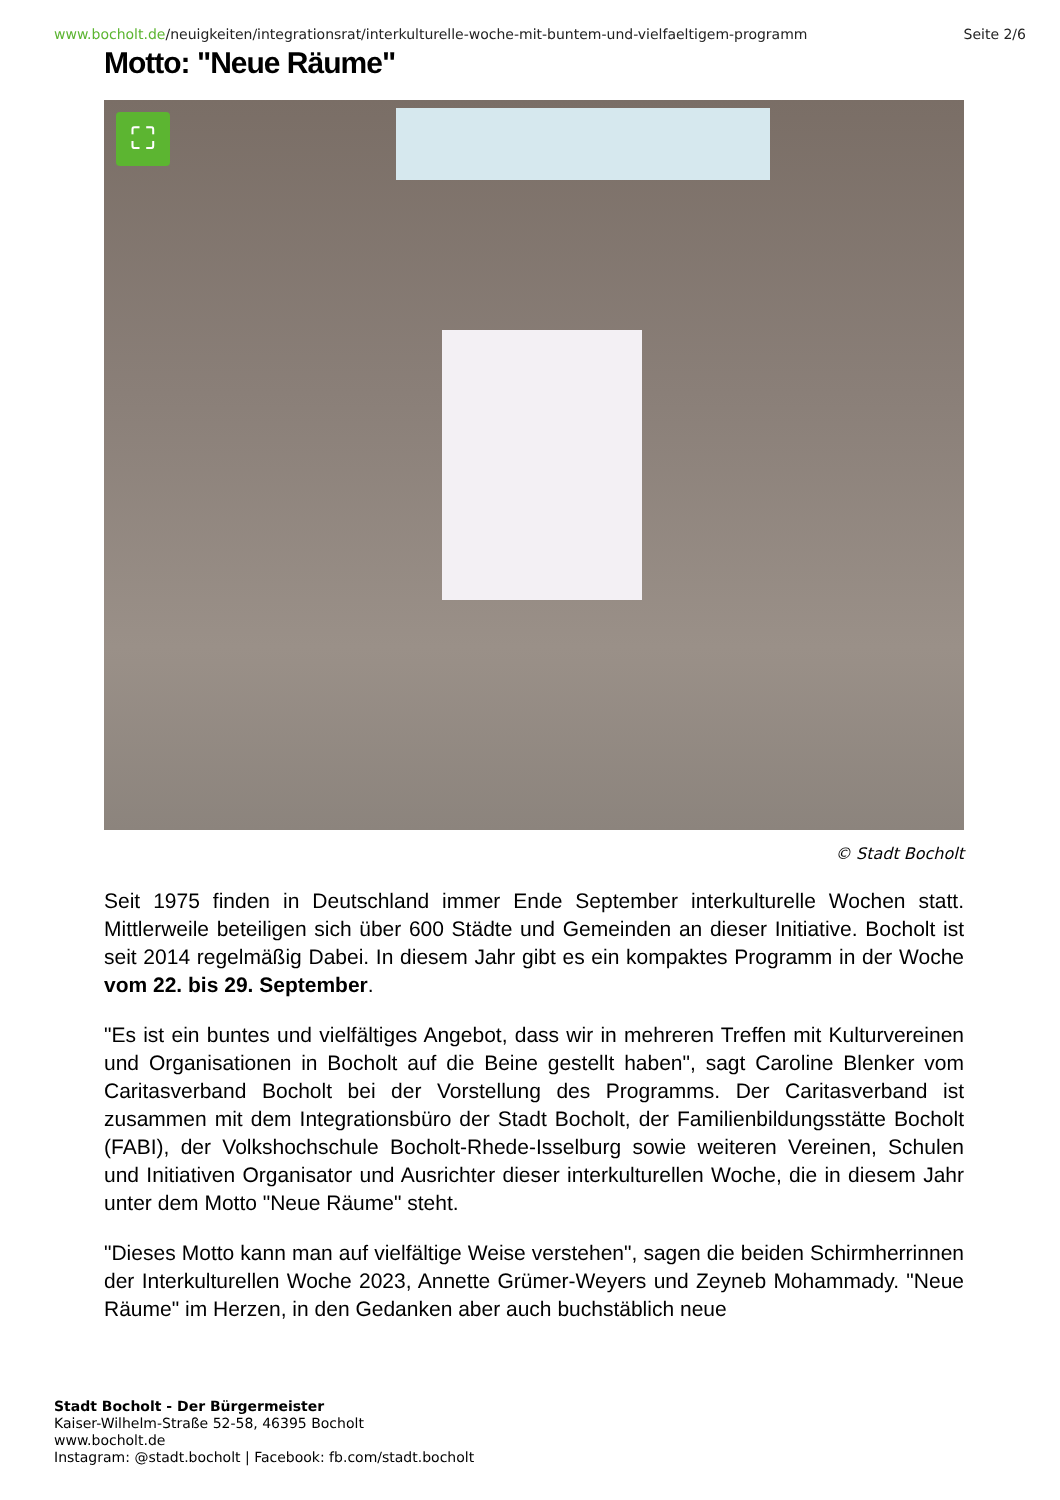www.bocholt.de/neuigkeiten/integrationsrat/interkulturelle-woche-mit-buntem-und-vielfaeltigem-programm Seite 2/6
Motto: "Neue Räume"
⛶
© Stadt Bocholt
Seit 1975 finden in Deutschland immer Ende September interkulturelle Wochen statt. Mittlerweile beteiligen sich über 600 Städte und Gemeinden an dieser Initiative. Bocholt ist seit 2014 regelmäßig Dabei. In diesem Jahr gibt es ein kompaktes Programm in der Woche vom 22. bis 29. September.
"Es ist ein buntes und vielfältiges Angebot, dass wir in mehreren Treffen mit Kulturvereinen und Organisationen in Bocholt auf die Beine gestellt haben", sagt Caroline Blenker vom Caritasverband Bocholt bei der Vorstellung des Programms. Der Caritasverband ist zusammen mit dem Integrationsbüro der Stadt Bocholt, der Familienbildungsstätte Bocholt (FABI), der Volkshochschule Bocholt-Rhede-Isselburg sowie weiteren Vereinen, Schulen und Initiativen Organisator und Ausrichter dieser interkulturellen Woche, die in diesem Jahr unter dem Motto "Neue Räume" steht.
"Dieses Motto kann man auf vielfältige Weise verstehen", sagen die beiden Schirmherrinnen der Interkulturellen Woche 2023, Annette Grümer-Weyers und Zeyneb Mohammady. "Neue Räume" im Herzen, in den Gedanken aber auch buchstäblich neue
Stadt Bocholt - Der Bürgermeister
Kaiser-Wilhelm-Straße 52-58, 46395 Bocholt
www.bocholt.de
Instagram: @stadt.bocholt | Facebook: fb.com/stadt.bocholt